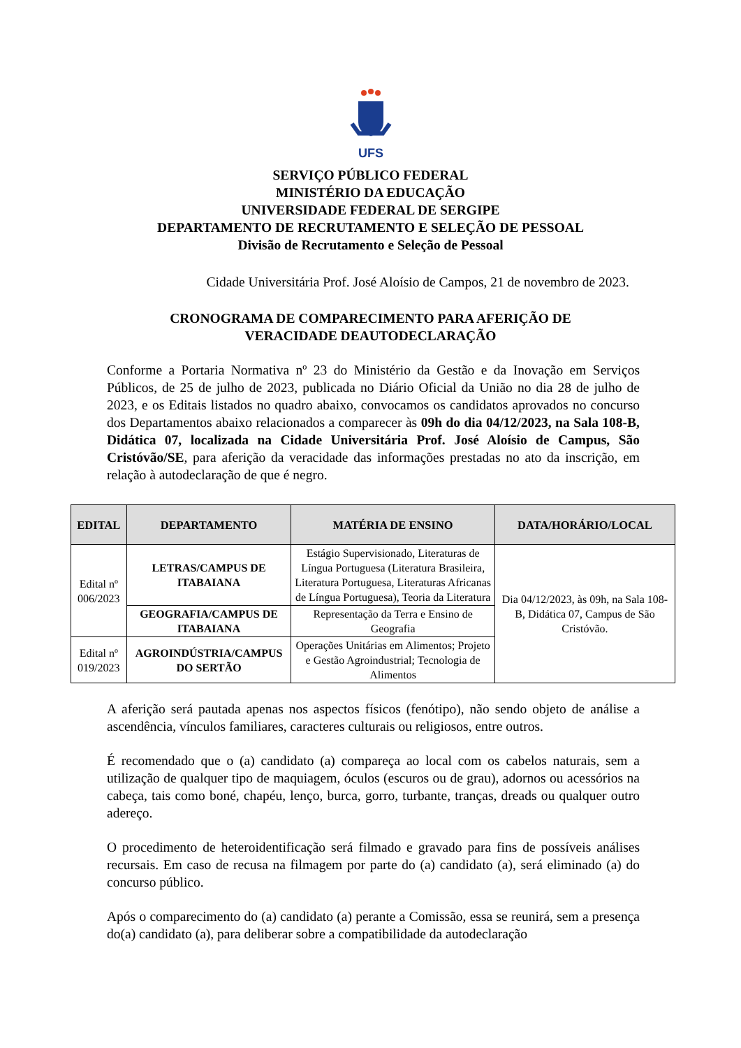UFS
SERVIÇO PÚBLICO FEDERAL
MINISTÉRIO DA EDUCAÇÃO
UNIVERSIDADE FEDERAL DE SERGIPE
DEPARTAMENTO DE RECRUTAMENTO E SELEÇÃO DE PESSOAL
Divisão de Recrutamento e Seleção de Pessoal
Cidade Universitária Prof. José Aloísio de Campos, 21 de novembro de 2023.
CRONOGRAMA DE COMPARECIMENTO PARA AFERIÇÃO DE
VERACIDADE DEAUTODECLARAÇÃO
Conforme a Portaria Normativa nº 23 do Ministério da Gestão e da Inovação em Serviços Públicos, de 25 de julho de 2023, publicada no Diário Oficial da União no dia 28 de julho de 2023, e os Editais listados no quadro abaixo, convocamos os candidatos aprovados no concurso dos Departamentos abaixo relacionados a comparecer às 09h do dia 04/12/2023, na Sala 108-B, Didática 07, localizada na Cidade Universitária Prof. José Aloísio de Campus, São Cristóvão/SE, para aferição da veracidade das informações prestadas no ato da inscrição, em relação à autodeclaração de que é negro.
| EDITAL | DEPARTAMENTO | MATÉRIA DE ENSINO | DATA/HORÁRIO/LOCAL |
| --- | --- | --- | --- |
| Edital nº 006/2023 | LETRAS/CAMPUS DE ITABAIANA | Estágio Supervisionado, Literaturas de Língua Portuguesa (Literatura Brasileira, Literatura Portuguesa, Literaturas Africanas de Língua Portuguesa), Teoria da Literatura | Dia 04/12/2023, às 09h, na Sala 108-B, Didática 07, Campus de São Cristóvão. |
| | GEOGRAFIA/CAMPUS DE ITABAIANA | Representação da Terra e Ensino de Geografia | |
| Edital nº 019/2023 | AGROINDÚSTRIA/CAMPUS DO SERTÃO | Operações Unitárias em Alimentos; Projeto e Gestão Agroindustrial; Tecnologia de Alimentos | |
A aferição será pautada apenas nos aspectos físicos (fenótipo), não sendo objeto de análise a ascendência, vínculos familiares, caracteres culturais ou religiosos, entre outros.
É recomendado que o (a) candidato (a) compareça ao local com os cabelos naturais, sem a utilização de qualquer tipo de maquiagem, óculos (escuros ou de grau), adornos ou acessórios na cabeça, tais como boné, chapéu, lenço, burca, gorro, turbante, tranças, dreads ou qualquer outro adereço.
O procedimento de heteroidentificação será filmado e gravado para fins de possíveis análises recursais. Em caso de recusa na filmagem por parte do (a) candidato (a), será eliminado (a) do concurso público.
Após o comparecimento do (a) candidato (a) perante a Comissão, essa se reunirá, sem a presença do(a) candidato (a), para deliberar sobre a compatibilidade da autodeclaração